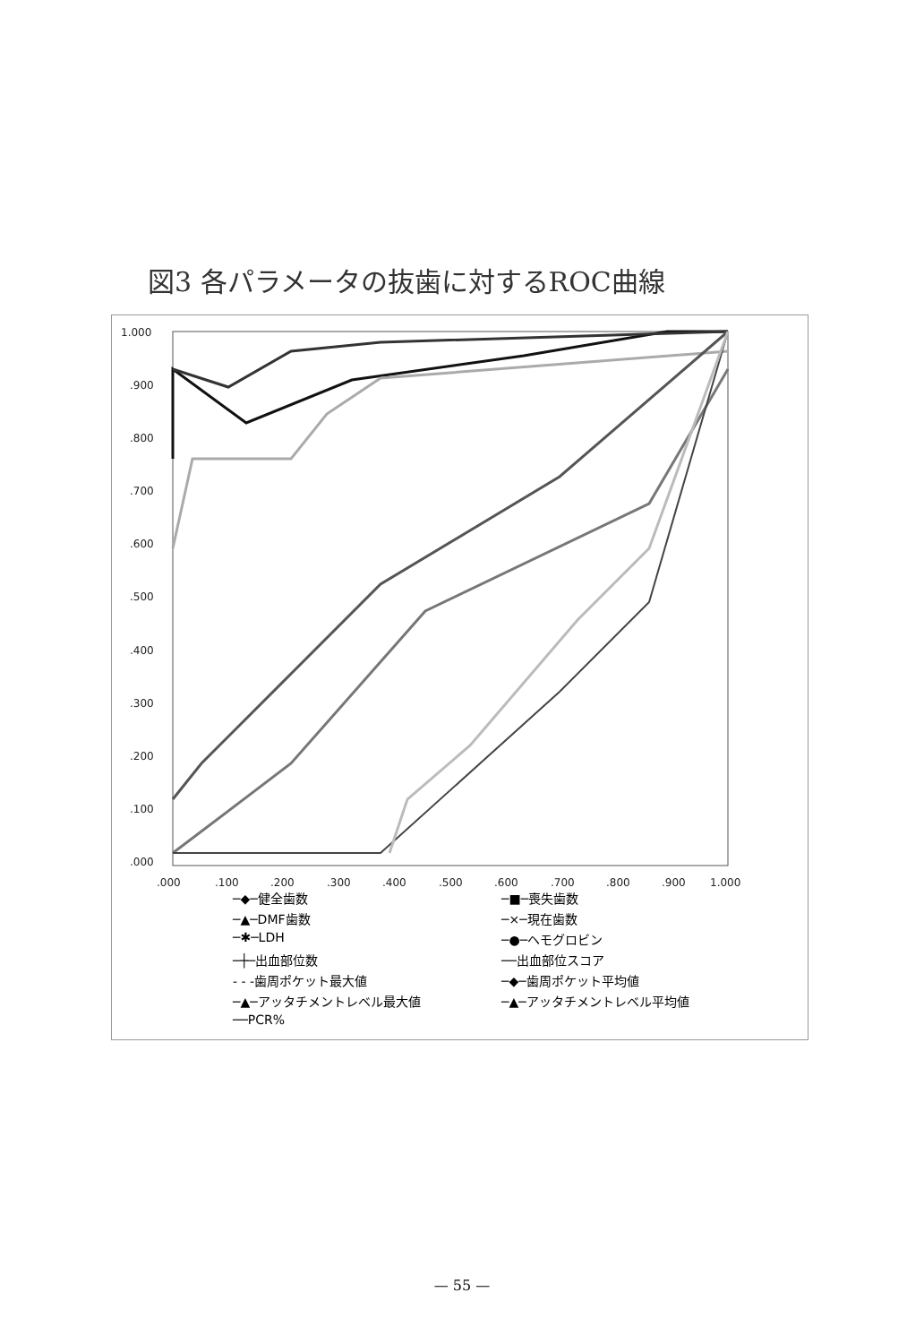図3 各パラメータの抜歯に対するROC曲線
1.000
.900
.800
.700
.600
.500
.400
.300
.200
.100
.000
.000
.100
.200
.300
.400
.500
.600
.700
.800
.900
1.000
─◆─健全歯数 ─■─喪失歯数 ─▲─DMF歯数 ─×─現在歯数 ─✱─LDH ─●─ヘモグロビン ─┼─出血部位数 ──出血部位スコア - - -歯周ポケット最大値 ─◆─歯周ポケット平均値 ─▲─アッタチメントレベル最大値 ─▲─アッタチメントレベル平均値 ──PCR%
— 55 —